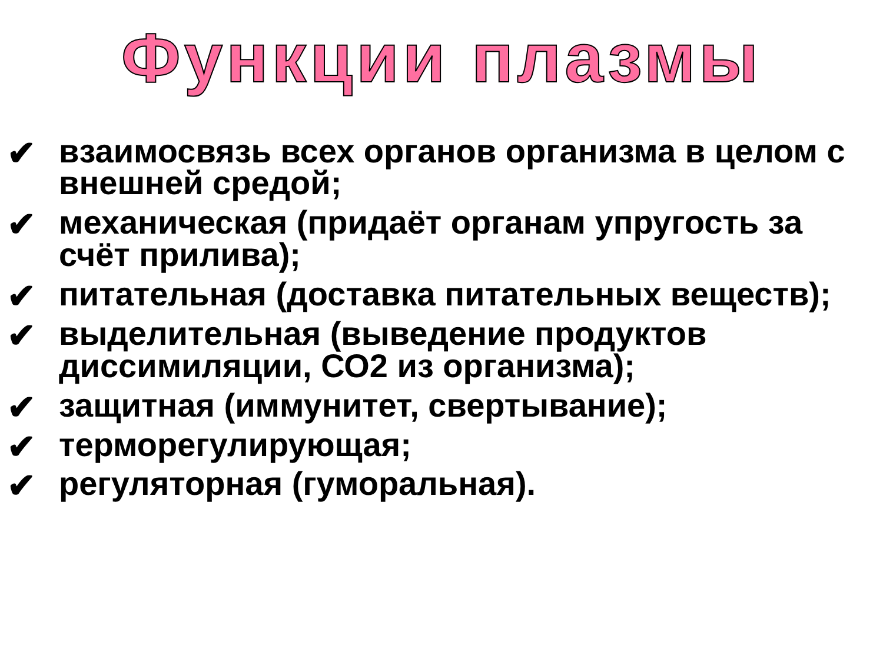Функции плазмы
✔ взаимосвязь всех органов организма в целом с внешней средой;
✔ механическая (придаёт органам упругость за счёт прилива);
✔ питательная (доставка питательных веществ);
✔ выделительная (выведение продуктов диссимиляции, СО2 из организма);
✔ защитная (иммунитет, свертывание);
✔ терморегулирующая;
✔ регуляторная (гуморальная).